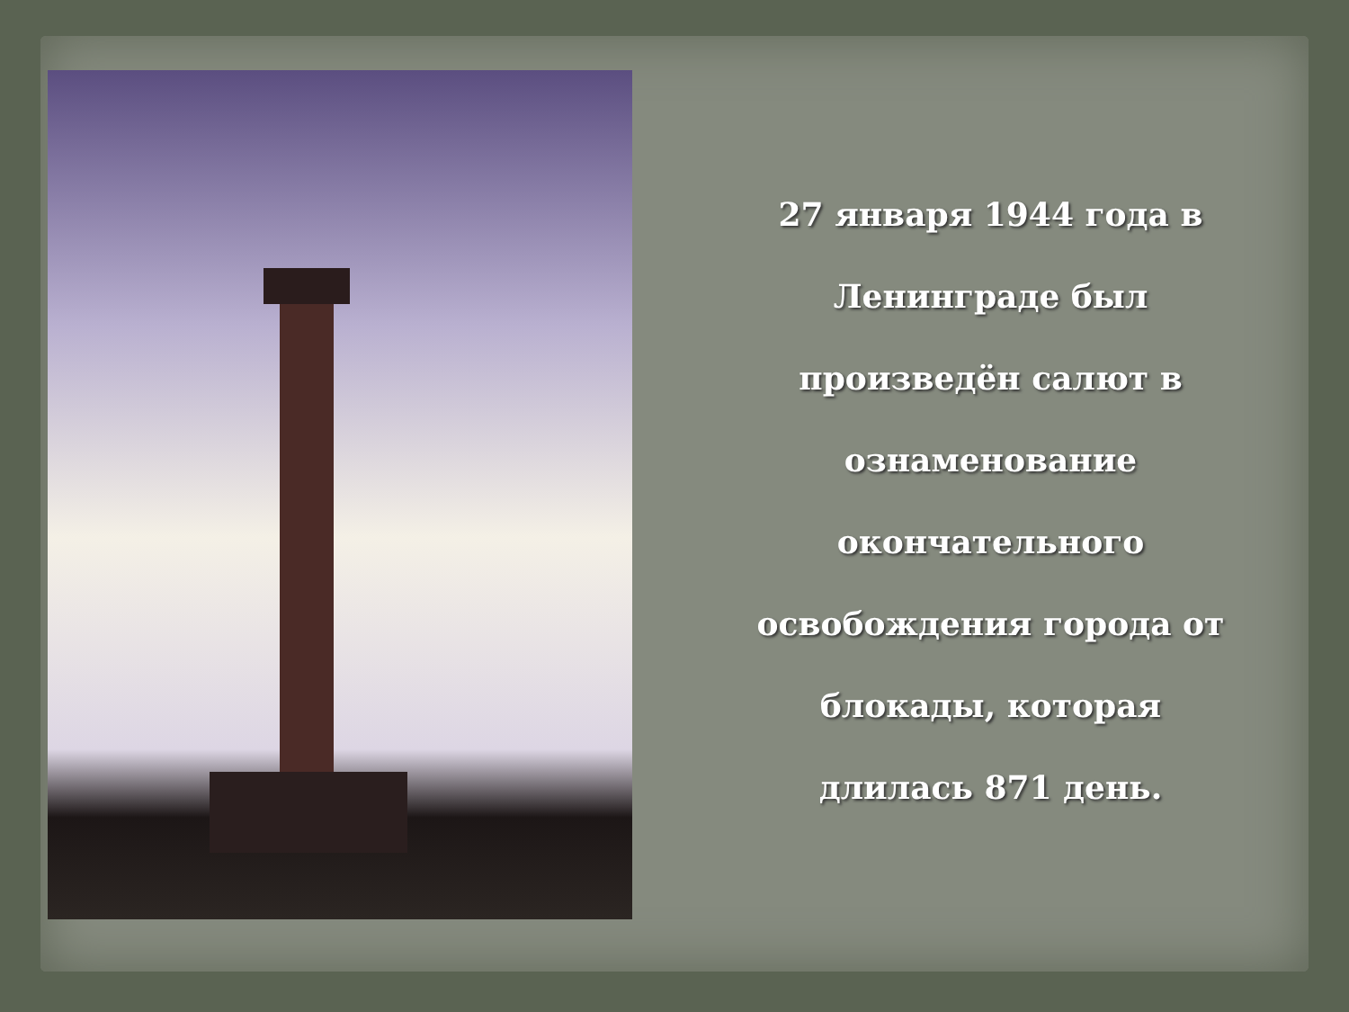27 января 1944 года в
Ленинграде был
произведён салют в
ознаменование
окончательного
освобождения города от
блокады, которая
длилась 871 день.